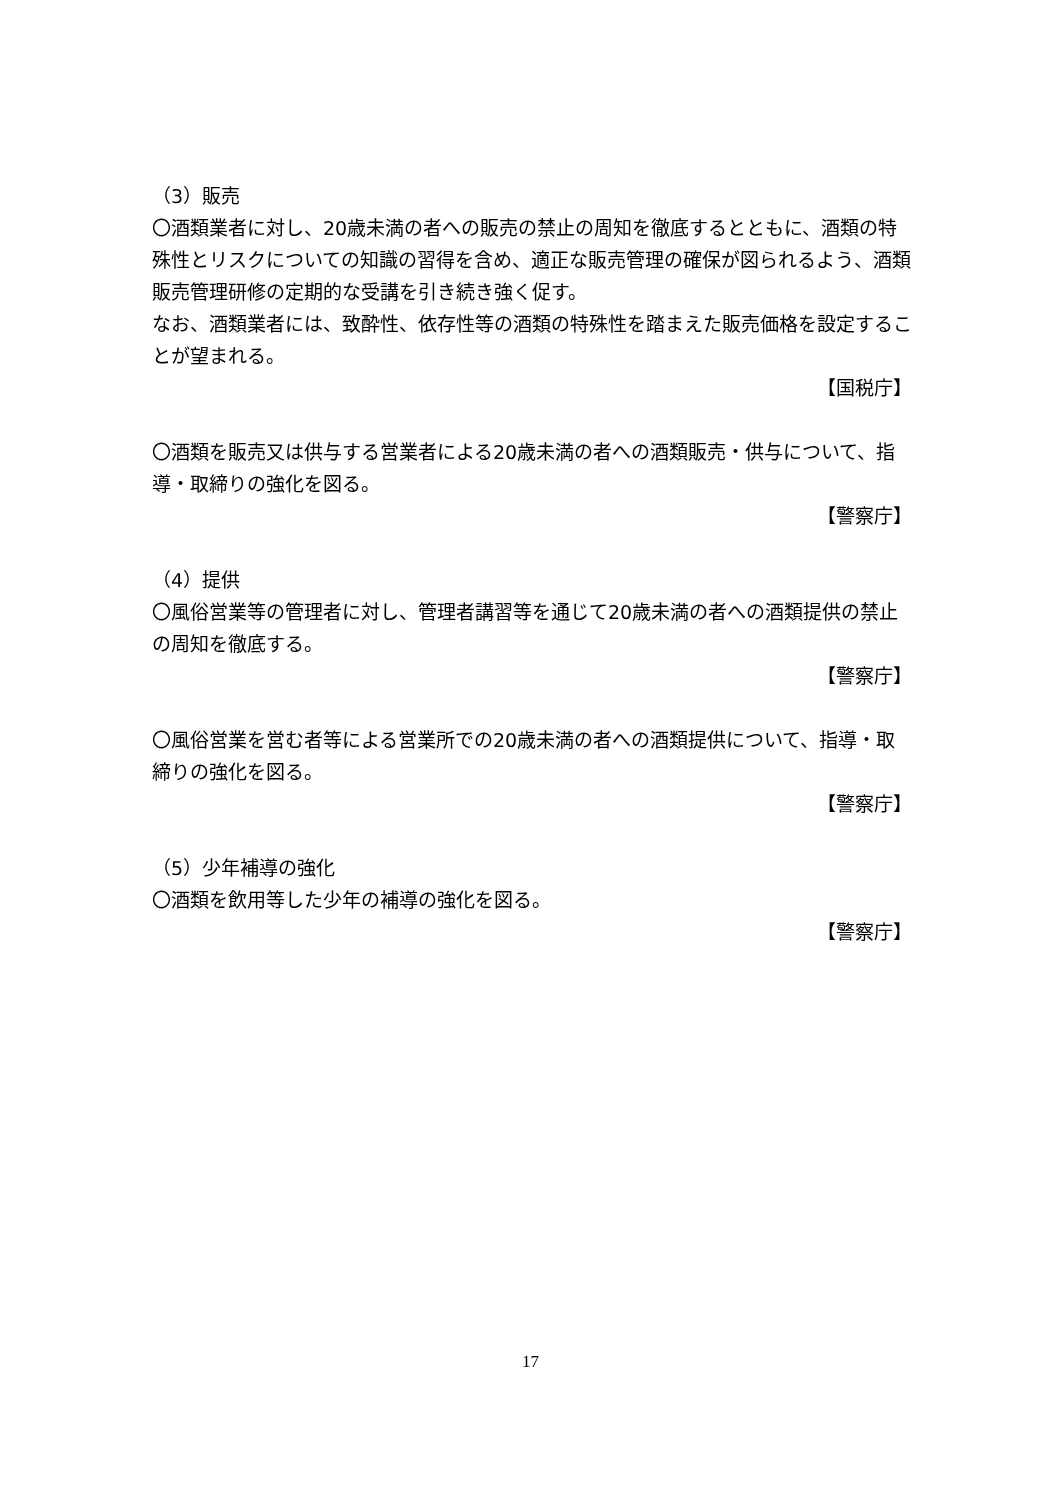（3）販売
〇酒類業者に対し、20歳未満の者への販売の禁止の周知を徹底するとともに、酒類の特殊性とリスクについての知識の習得を含め、適正な販売管理の確保が図られるよう、酒類販売管理研修の定期的な受講を引き続き強く促す。
なお、酒類業者には、致酔性、依存性等の酒類の特殊性を踏まえた販売価格を設定することが望まれる。
【国税庁】
〇酒類を販売又は供与する営業者による20歳未満の者への酒類販売・供与について、指導・取締りの強化を図る。
【警察庁】
（4）提供
〇風俗営業等の管理者に対し、管理者講習等を通じて20歳未満の者への酒類提供の禁止の周知を徹底する。
【警察庁】
〇風俗営業を営む者等による営業所での20歳未満の者への酒類提供について、指導・取締りの強化を図る。
【警察庁】
（5）少年補導の強化
〇酒類を飲用等した少年の補導の強化を図る。
【警察庁】
17